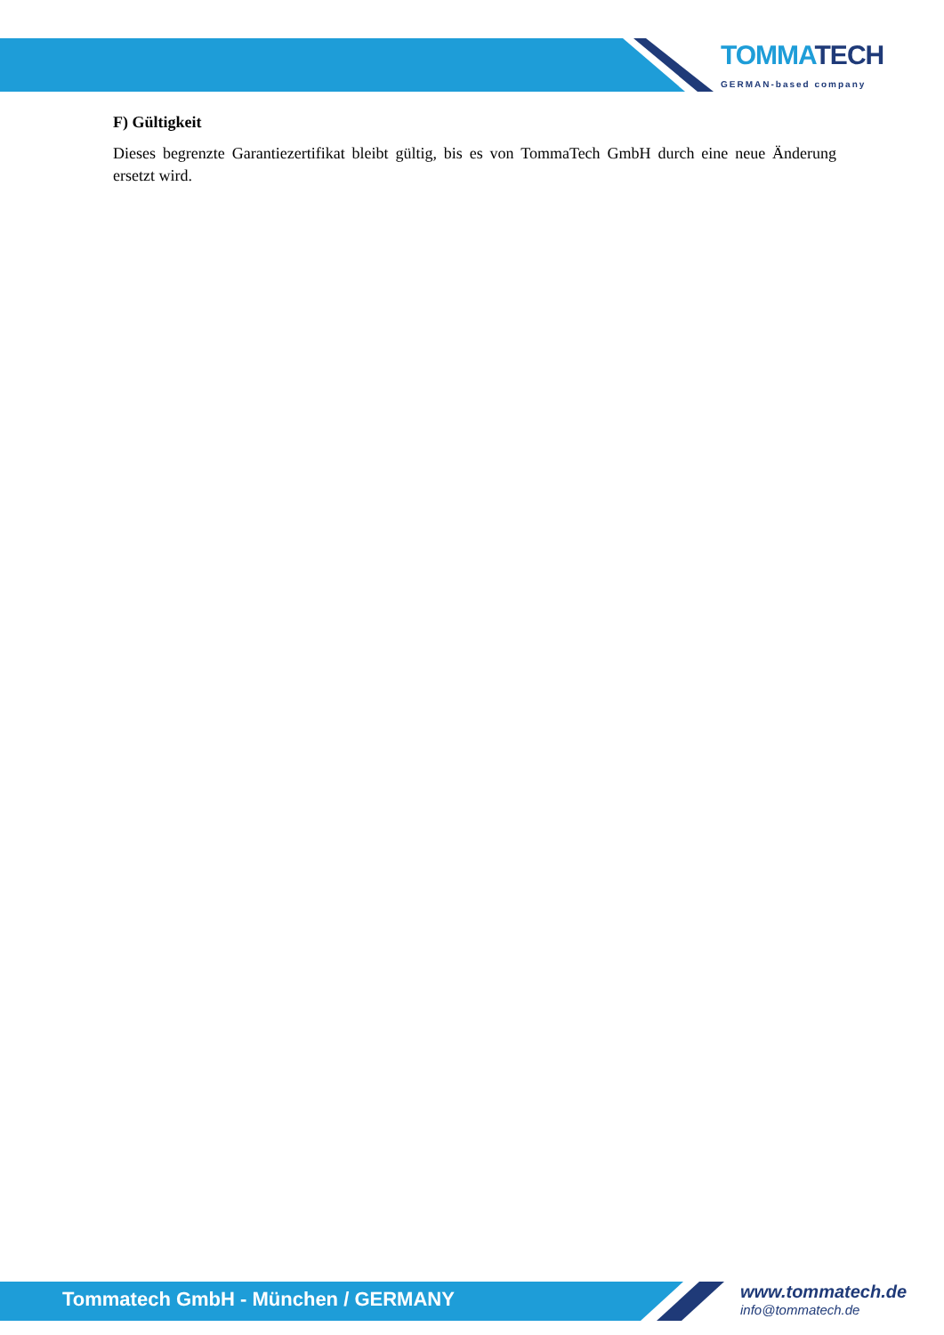TOMMATECH
GERMAN-based company
F) Gültigkeit
Dieses begrenzte Garantiezertifikat bleibt gültig, bis es von TommaTech GmbH durch eine neue Änderung ersetzt wird.
Tommatech GmbH - München / GERMANY
www.tommatech.de
info@tommatech.de